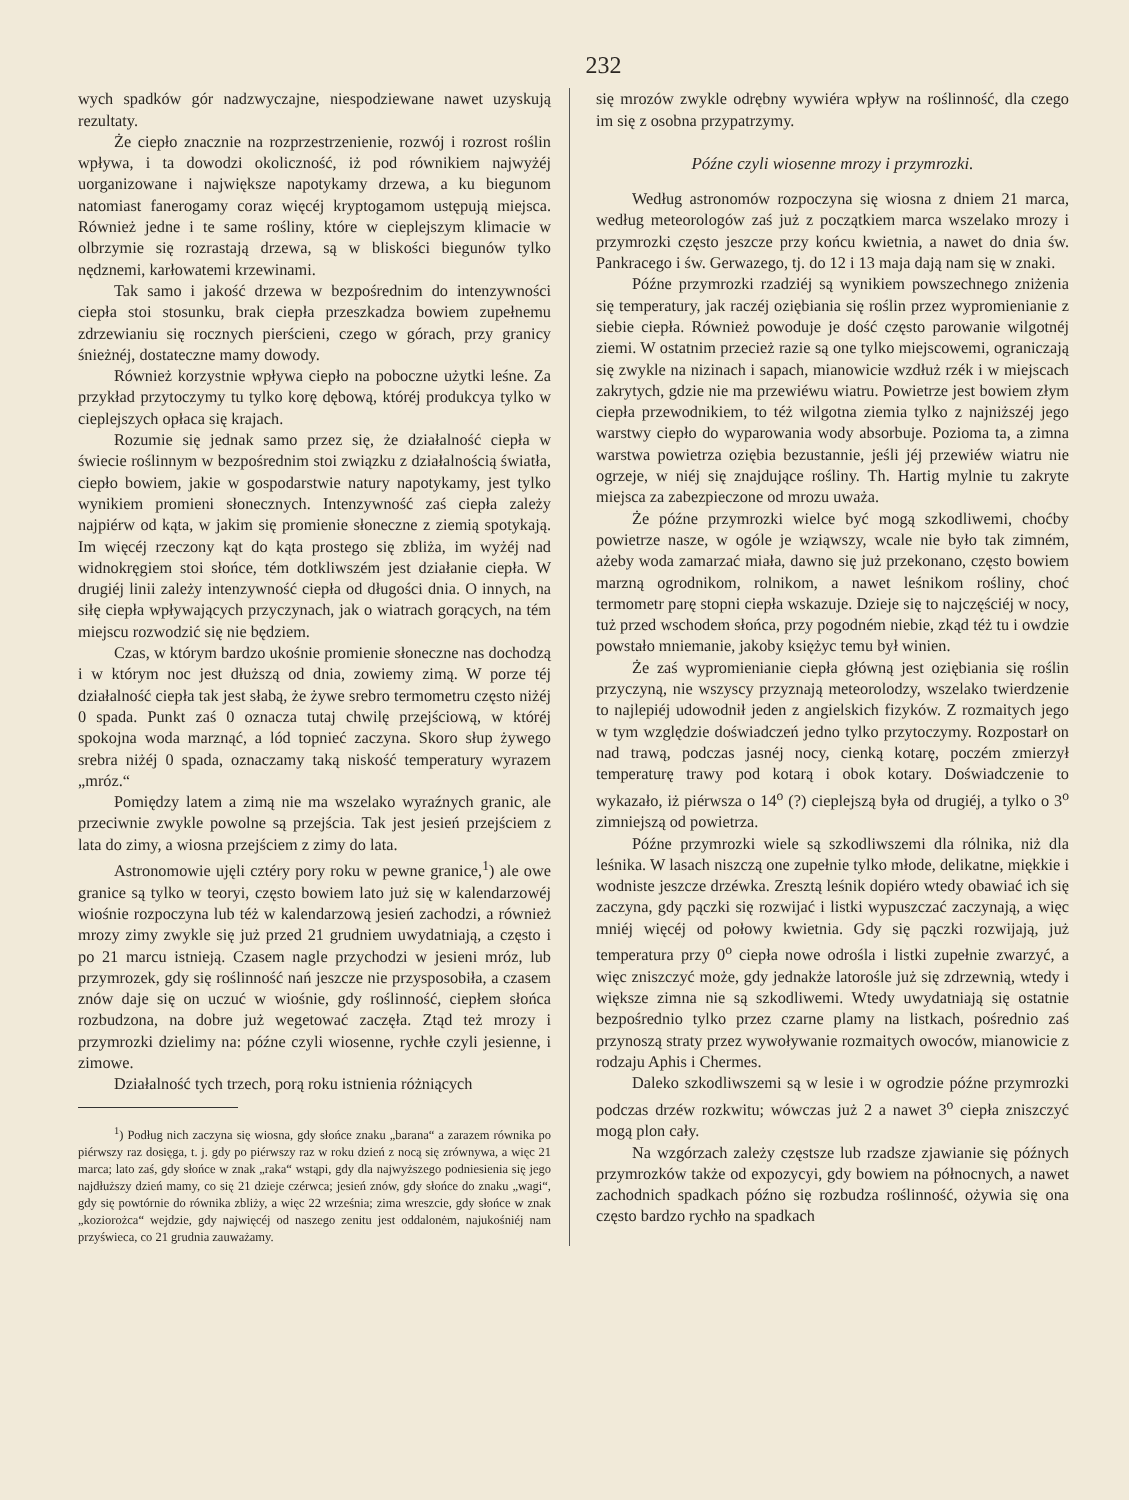232
wych spadków gór nadzwyczajne, niespodziewane nawet uzyskują rezultaty.
Że ciepło znacznie na rozprzestrzenienie, rozwój i rozrost roślin wpływa, i ta dowodzi okoliczność, iż pod równikiem najwyżéj uorganizowane i największe napotykamy drzewa, a ku biegunom natomiast fanerogamy coraz więcéj kryptogamom ustępują miejsca. Również jedne i te same rośliny, które w cieplejszym klimacie w olbrzymie się rozrastają drzewa, są w bliskości biegunów tylko nędznemi, karłowatemi krzewinami.
Tak samo i jakość drzewa w bezpośrednim do intenzywności ciepła stoi stosunku, brak ciepła przeszkadza bowiem zupełnemu zdrzewianiu się rocznych pierścieni, czego w górach, przy granicy śnieżnéj, dostateczne mamy dowody.
Również korzystnie wpływa ciepło na poboczne użytki leśne. Za przykład przytoczymy tu tylko korę dębową, któréj produkcya tylko w cieplejszych opłaca się krajach.
Rozumie się jednak samo przez się, że działalność ciepła w świecie roślinnym w bezpośrednim stoi związku z działalnością światła, ciepło bowiem, jakie w gospodarstwie natury napotykamy, jest tylko wynikiem promieni słonecznych. Intenzywność zaś ciepła zależy najpiérw od kąta, w jakim się promienie słoneczne z ziemią spotykają. Im więcéj rzeczony kąt do kąta prostego się zbliża, im wyżéj nad widnokręgiem stoi słońce, tém dotkliwszém jest działanie ciepła. W drugiéj linii zależy intenzywność ciepła od długości dnia. O innych, na siłę ciepła wpływających przyczynach, jak o wiatrach gorących, na tém miejscu rozwodzić się nie będziem.
Czas, w którym bardzo ukośnie promienie słoneczne nas dochodzą i w którym noc jest dłuższą od dnia, zowiemy zimą. W porze téj działalność ciepła tak jest słabą, że żywe srebro termometru często niżéj 0 spada. Punkt zaś 0 oznacza tutaj chwilę przejściową, w któréj spokojna woda marznąć, a lód topnieć zaczyna. Skoro słup żywego srebra niżéj 0 spada, oznaczamy taką niskość temperatury wyrazem „mróz.“
Pomiędzy latem a zimą nie ma wszelako wyraźnych granic, ale przeciwnie zwykle powolne są przejścia. Tak jest jesień przejściem z lata do zimy, a wiosna przejściem z zimy do lata.
Astronomowie ujęli cztéry pory roku w pewne granice,<sup>1</sup>) ale owe granice są tylko w teoryi, często bowiem lato już się w kalendarzowéj wiośnie rozpoczyna lub téż w kalendarzową jesień zachodzi, a również mrozy zimy zwykle się już przed 21 grudniem uwydatniają, a często i po 21 marcu istnieją. Czasem nagle przychodzi w jesieni mróz, lub przymrozek, gdy się roślinność nań jeszcze nie przysposobiła, a czasem znów daje się on uczuć w wiośnie, gdy roślinność, ciepłem słońca rozbudzona, na dobre już wegetować zaczęła. Ztąd też mrozy i przymrozki dzielimy na: późne czyli wiosenne, rychłe czyli jesienne, i zimowe.
Działalność tych trzech, porą roku istnienia różniących
<sup>1</sup>) Podług nich zaczyna się wiosna, gdy słońce znaku „barana“ a zarazem równika po piérwszy raz dosięga, t. j. gdy po piérwszy raz w roku dzień z nocą się zrównywa, a więc 21 marca; lato zaś, gdy słońce w znak „raka“ wstąpi, gdy dla najwyższego podniesienia się jego najdłuższy dzień mamy, co się 21 dzieje czérwca; jesień znów, gdy słońce do znaku „wagi“, gdy się powtórnie do równika zbliży, a więc 22 września; zima wreszcie, gdy słońce w znak „koziorożca“ wejdzie, gdy najwięcéj od naszego zenitu jest oddalonėm, najukośniéj nam przyświeca, co 21 grudnia zauważamy.
się mrozów zwykle odrębny wywiéra wpływ na roślinność, dla czego im się z osobna przypatrzymy.
Późne czyli wiosenne mrozy i przymrozki.
Według astronomów rozpoczyna się wiosna z dniem 21 marca, według meteorologów zaś już z początkiem marca wszelako mrozy i przymrozki często jeszcze przy końcu kwietnia, a nawet do dnia św. Pankracego i św. Gerwazego, tj. do 12 i 13 maja dają nam się w znaki.
Późne przymrozki rzadziéj są wynikiem powszechnego zniżenia się temperatury, jak raczéj oziębiania się roślin przez wypromienianie z siebie ciepła. Również powoduje je dość często parowanie wilgotnéj ziemi. W ostatnim przecież razie są one tylko miejscowemi, ograniczają się zwykle na nizinach i sapach, mianowicie wzdłuż rzék i w miejscach zakrytych, gdzie nie ma przewiéwu wiatru. Powietrze jest bowiem złym ciepła przewodnikiem, to téż wilgotna ziemia tylko z najniższéj jego warstwy ciepło do wyparowania wody absorbuje. Pozioma ta, a zimna warstwa powietrza oziębia bezustannie, jeśli jéj przewiéw wiatru nie ogrzeje, w niéj się znajdujące rośliny. Th. Hartig mylnie tu zakryte miejsca za zabezpieczone od mrozu uważa.
Że późne przymrozki wielce być mogą szkodliwemi, choćby powietrze nasze, w ogóle je wziąwszy, wcale nie było tak zimném, ażeby woda zamarzać miała, dawno się już przekonano, często bowiem marzną ogrodnikom, rolnikom, a nawet leśnikom rośliny, choć termometr parę stopni ciepła wskazuje. Dzieje się to najczęściéj w nocy, tuż przed wschodem słońca, przy pogodném niebie, zkąd téż tu i owdzie powstało mniemanie, jakoby księżyc temu był winien.
Że zaś wypromienianie ciepła główną jest oziębiania się roślin przyczyną, nie wszyscy przyznają meteorolodzy, wszelako twierdzenie to najlepiéj udowodnił jeden z angielskich fizyków. Z rozmaitych jego w tym względzie doświadczeń jedno tylko przytoczymy. Rozpostarł on nad trawą, podczas jasnéj nocy, cienką kotarę, poczém zmierzył temperaturę trawy pod kotarą i obok kotary. Doświadczenie to wykazało, iż piérwsza o 14<sup>o</sup> (?) cieplejszą była od drugiéj, a tylko o 3<sup>o</sup> zimniejszą od powietrza.
Późne przymrozki wiele są szkodliwszemi dla rólnika, niż dla leśnika. W lasach niszczą one zupełnie tylko młode, delikatne, miękkie i wodniste jeszcze drzéwka. Zresztą leśnik dopiéro wtedy obawiać ich się zaczyna, gdy pączki się rozwijać i listki wypuszczać zaczynają, a więc mniéj więcéj od połowy kwietnia. Gdy się pączki rozwijają, już temperatura przy 0<sup>o</sup> ciepła nowe odrośla i listki zupełnie zwarzyć, a więc zniszczyć może, gdy jednakże latorośle już się zdrzewnią, wtedy i większe zimna nie są szkodliwemi. Wtedy uwydatniają się ostatnie bezpośrednio tylko przez czarne plamy na listkach, pośrednio zaś przynoszą straty przez wywoływanie rozmaitych owoców, mianowicie z rodzaju Aphis i Chermes.
Daleko szkodliwszemi są w lesie i w ogrodzie późne przymrozki podczas drzéw rozkwitu; wówczas już 2 a nawet 3<sup>o</sup> ciepła zniszczyć mogą plon cały.
Na wzgórzach zależy częstsze lub rzadsze zjawianie się późnych przymrozków także od expozycyi, gdy bowiem na północnych, a nawet zachodnich spadkach późno się rozbudza roślinność, ożywia się ona często bardzo rychło na spadkach